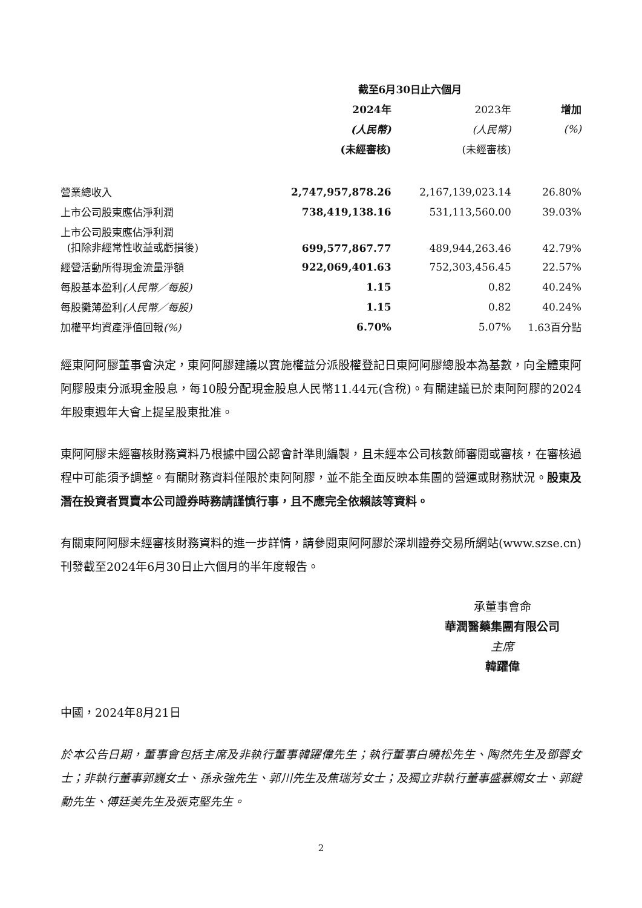| | 截至6月30日止六個月 | | |
| --- | --- | --- | --- |
| | 2024年 | 2023年 | 增加 |
| | (人民幣) | (人民幣) | (%) |
| | (未經審核) | (未經審核) | |
| 營業總收入 | 2,747,957,878.26 | 2,167,139,023.14 | 26.80% |
| 上市公司股東應佔淨利潤 | 738,419,138.16 | 531,113,560.00 | 39.03% |
| 上市公司股東應佔淨利潤 (扣除非經常性收益或虧損後) | 699,577,867.77 | 489,944,263.46 | 42.79% |
| 經營活動所得現金流量淨額 | 922,069,401.63 | 752,303,456.45 | 22.57% |
| 每股基本盈利 (人民幣／每股) | 1.15 | 0.82 | 40.24% |
| 每股攤薄盈利 (人民幣／每股) | 1.15 | 0.82 | 40.24% |
| 加權平均資產淨值回報 (%) | 6.70% | 5.07% | 1.63百分點 |
經東阿阿膠董事會決定，東阿阿膠建議以實施權益分派股權登記日東阿阿膠總股本為基數，向全體東阿阿膠股東分派現金股息，每10股分配現金股息人民幣11.44元(含稅)。有關建議已於東阿阿膠的2024年股東週年大會上提呈股東批准。
東阿阿膠未經審核財務資料乃根據中國公認會計準則編製，且未經本公司核數師審閱或審核，在審核過程中可能須予調整。有關財務資料僅限於東阿阿膠，並不能全面反映本集團的營運或財務狀況。股東及潛在投資者買賣本公司證券時務請謹慎行事，且不應完全依賴該等資料。
有關東阿阿膠未經審核財務資料的進一步詳情，請參閱東阿阿膠於深圳證券交易所網站(www.szse.cn)刊發截至2024年6月30日止六個月的半年度報告。
承董事會命
華潤醫藥集團有限公司
主席
韓躍偉
中國，2024年8月21日
於本公告日期，董事會包括主席及非執行董事韓躍偉先生；執行董事白曉松先生、陶然先生及鄧蓉女士；非執行董事郭巍女士、孫永強先生、郭川先生及焦瑞芳女士；及獨立非執行董事盛慕嫻女士、郭鍵勳先生、傅廷美先生及張克堅先生。
2